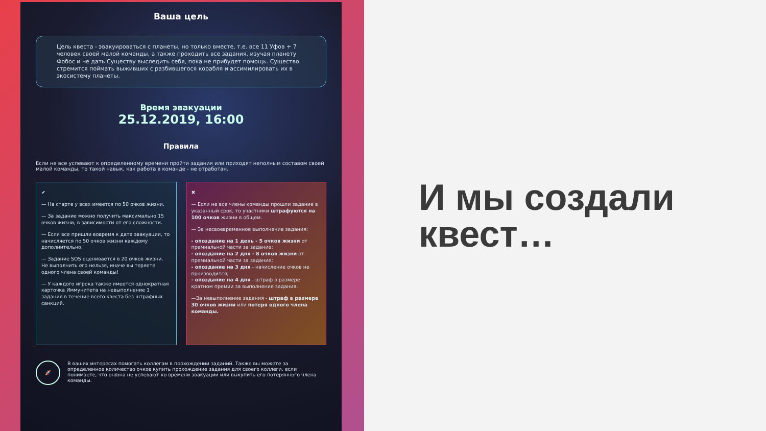Ваша цель
Цель квеста - эвакуироваться с планеты, но только вместе, т.е. все 11 Уфов + 7 человек своей малой команды, а также проходить все задания, изучая планету Фобос и не дать Существу выследить себя, пока не прибудет помощь. Существо стремится поймать выживших с разбившегося корабля и ассимилировать их в экосистему планеты.
Время эвакуации
25.12.2019, 16:00
Правила
Если не все успевают к определенному времени пройти задания или приходят неполным составом своей малой команды, то такой навык, как работа в команде - не отработан.
✔
— На старте у всех имеется по 50 очков жизни.
— За задание можно получить максимально 15 очков жизни, в зависимости от его сложности.
— Если все пришли вовремя к дате эвакуации, то начисляется по 50 очков жизни каждому дополнительно.
— Задание SOS оценивается в 20 очков жизни. Не выполнить его нельзя, иначе вы теряете одного члена своей команды!
— У каждого игрока также имеется однократная карточка Иммунитета на невыполнение 1 задания в течение всего квеста без штрафных санкций.
✖
— Если не все члены команды прошли задание в указанный срок, то участники штрафуются на 100 очков жизни в общем.
— За несвоевременное выполнение задания:
- опоздание на 1 день - 5 очков жизни от премиальной части за задание;
- опоздание на 2 дня - 8 очков жизни от премиальной части за задание;
- опоздание на 3 дня - начисление очков не производится;
- опоздание на 4 дня - штраф в размере кратном премии за выполнение задания.
—За невыполнение задания - штраф в размере 30 очков жизни или потеря одного члена команды.
🚀
В ваших интересах помогать коллегам в прохождении заданий. Также вы можете за определенное количество очков купить прохождение задания для своего коллеги, если понимаете, что он/она не успевают ко времени эвакуации или выкупить его потерянного члена команды.
И мы создали
квест…